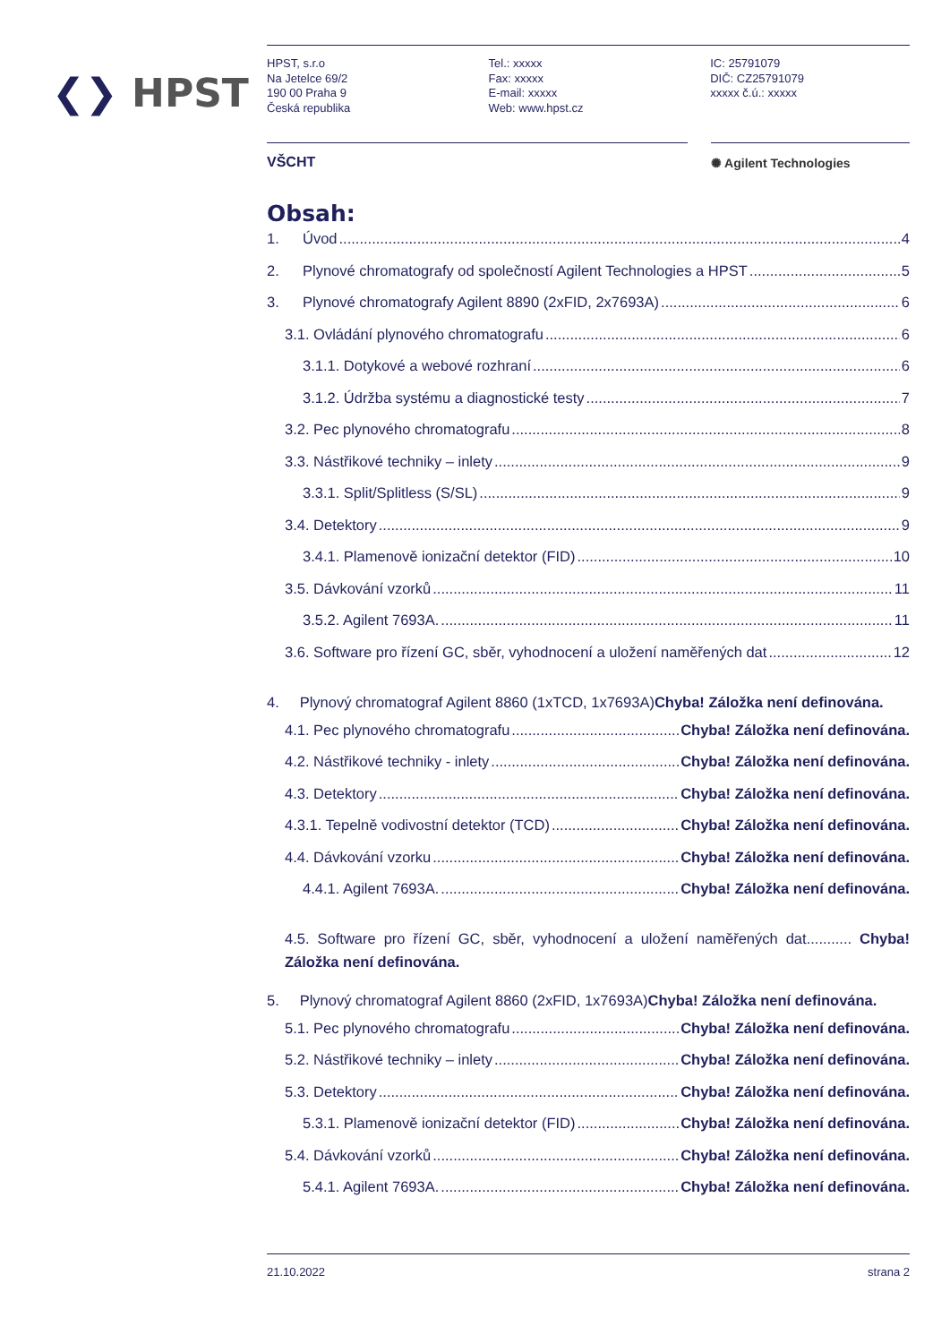❮❯ HPST
HPST, s.r.o
Na Jetelce 69/2
190 00 Praha 9
Česká republika
Tel.: xxxxx
Fax: xxxxx
E-mail: xxxxx
Web: www.hpst.cz
IC: 25791079
DIČ: CZ25791079
xxxxx č.ú.: xxxxx
VŠCHT ✺ Agilent Technologies
Obsah:
1. Úvod 4
2. Plynové chromatografy od společností Agilent Technologies a HPST 5
3. Plynové chromatografy Agilent 8890 (2xFID, 2x7693A) 6
3.1. Ovládání plynového chromatografu 6
3.1.1. Dotykové a webové rozhraní 6
3.1.2. Údržba systému a diagnostické testy 7
3.2. Pec plynového chromatografu 8
3.3. Nástřikové techniky – inlety 9
3.3.1. Split/Splitless (S/SL) 9
3.4. Detektory 9
3.4.1. Plamenově ionizační detektor (FID) 10
3.5. Dávkování vzorků 11
3.5.2. Agilent 7693A. 11
3.6. Software pro řízení GC, sběr, vyhodnocení a uložení naměřených dat 12
4. Plynový chromatograf Agilent 8860 (1xTCD, 1x7693A)Chyba! Záložka není definována.
4.1. Pec plynového chromatografu Chyba! Záložka není definována.
4.2. Nástřikové techniky - inlety Chyba! Záložka není definována.
4.3. Detektory Chyba! Záložka není definována.
4.3.1. Tepelně vodivostní detektor (TCD) Chyba! Záložka není definována.
4.4. Dávkování vzorku Chyba! Záložka není definována.
4.4.1. Agilent 7693A. Chyba! Záložka není definována.
4.5. Software pro řízení GC, sběr, vyhodnocení a uložení naměřených dat........... Chyba! Záložka není definována.
5. Plynový chromatograf Agilent 8860 (2xFID, 1x7693A)Chyba! Záložka není definována.
5.1. Pec plynového chromatografu Chyba! Záložka není definována.
5.2. Nástřikové techniky – inlety Chyba! Záložka není definována.
5.3. Detektory Chyba! Záložka není definována.
5.3.1. Plamenově ionizační detektor (FID) Chyba! Záložka není definována.
5.4. Dávkování vzorků Chyba! Záložka není definována.
5.4.1. Agilent 7693A. Chyba! Záložka není definována.
21.10.2022 strana 2